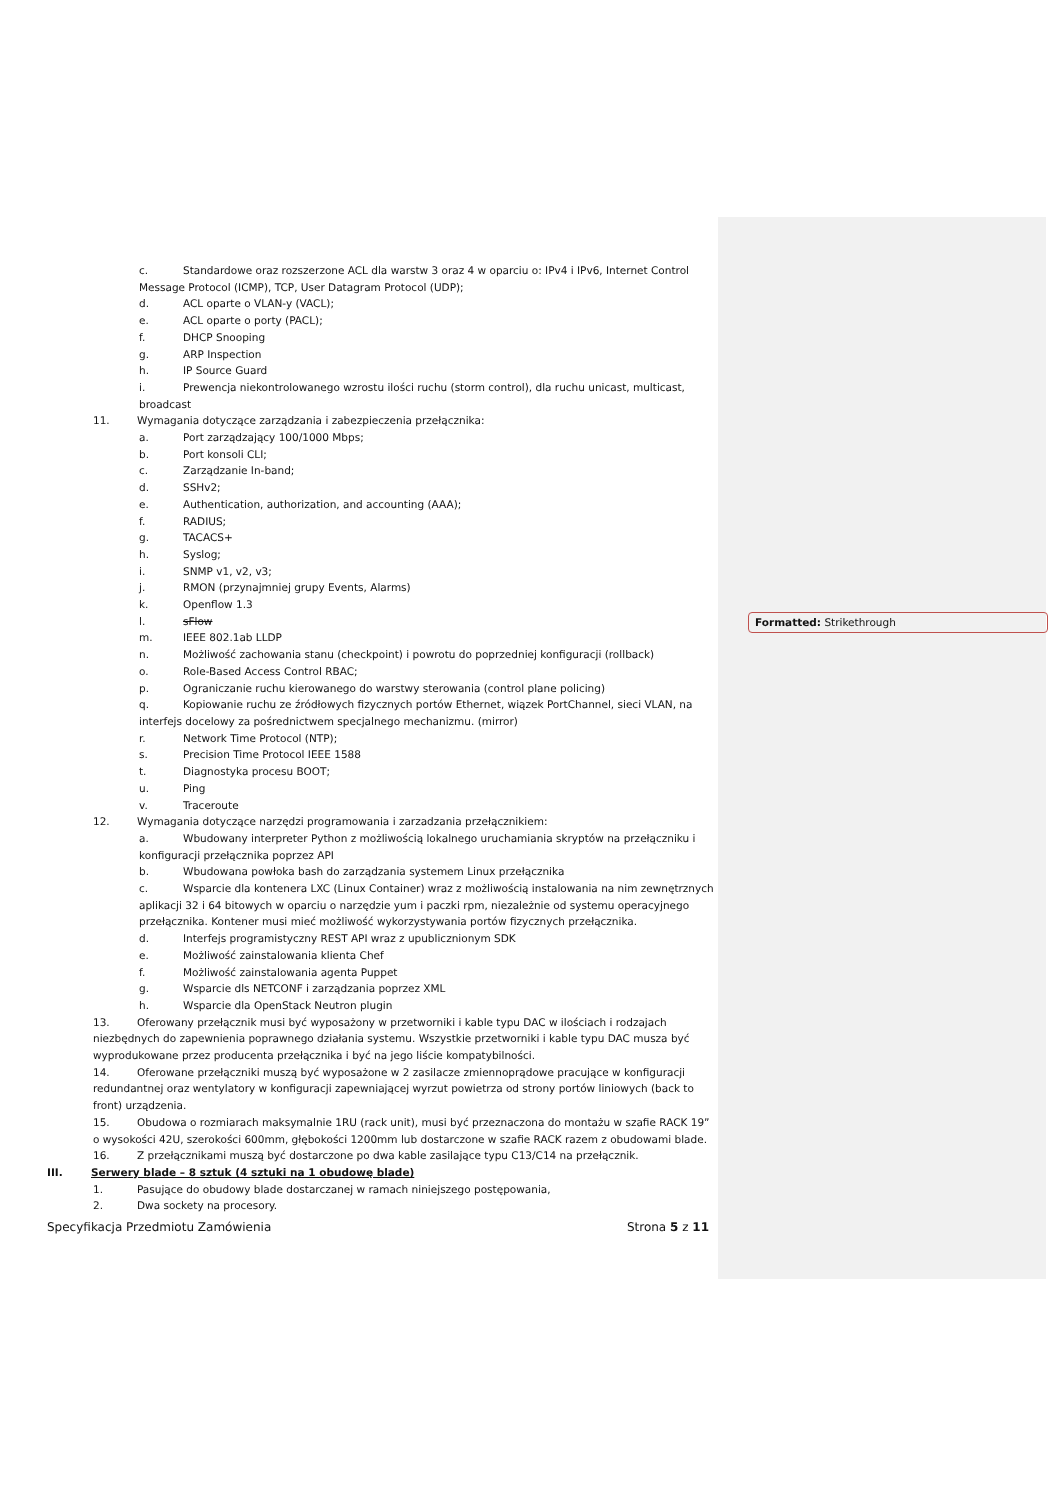Formatted: Strikethrough
c. Standardowe oraz rozszerzone ACL dla warstw 3 oraz 4 w oparciu o: IPv4 i IPv6, Internet Control Message Protocol (ICMP), TCP, User Datagram Protocol (UDP);
d. ACL oparte o VLAN-y (VACL);
e. ACL oparte o porty (PACL);
f. DHCP Snooping
g. ARP Inspection
h. IP Source Guard
i. Prewencja niekontrolowanego wzrostu ilości ruchu (storm control), dla ruchu unicast, multicast, broadcast
11. Wymagania dotyczące zarządzania i zabezpieczenia przełącznika:
a. Port zarządzający 100/1000 Mbps;
b. Port konsoli CLI;
c. Zarządzanie In-band;
d. SSHv2;
e. Authentication, authorization, and accounting (AAA);
f. RADIUS;
g. TACACS+
h. Syslog;
i. SNMP v1, v2, v3;
j. RMON (przynajmniej grupy Events, Alarms)
k. Openflow 1.3
l. sFlow
m. IEEE 802.1ab LLDP
n. Możliwość zachowania stanu (checkpoint) i powrotu do poprzedniej konfiguracji (rollback)
o. Role-Based Access Control RBAC;
p. Ograniczanie ruchu kierowanego do warstwy sterowania (control plane policing)
q. Kopiowanie ruchu ze źródłowych fizycznych portów Ethernet, wiązek PortChannel, sieci VLAN, na interfejs docelowy za pośrednictwem specjalnego mechanizmu. (mirror)
r. Network Time Protocol (NTP);
s. Precision Time Protocol IEEE 1588
t. Diagnostyka procesu BOOT;
u. Ping
v. Traceroute
12. Wymagania dotyczące narzędzi programowania i zarzadzania przełącznikiem:
a. Wbudowany interpreter Python z możliwością lokalnego uruchamiania skryptów na przełączniku i konfiguracji przełącznika poprzez API
b. Wbudowana powłoka bash do zarządzania systemem Linux przełącznika
c. Wsparcie dla kontenera LXC (Linux Container) wraz z możliwością instalowania na nim zewnętrznych aplikacji 32 i 64 bitowych w oparciu o narzędzie yum i paczki rpm, niezależnie od systemu operacyjnego przełącznika. Kontener musi mieć możliwość wykorzystywania portów fizycznych przełącznika.
d. Interfejs programistyczny REST API wraz z upublicznionym SDK
e. Możliwość zainstalowania klienta Chef
f. Możliwość zainstalowania agenta Puppet
g. Wsparcie dls NETCONF i zarządzania poprzez XML
h. Wsparcie dla OpenStack Neutron plugin
13. Oferowany przełącznik musi być wyposażony w przetworniki i kable typu DAC w ilościach i rodzajach niezbędnych do zapewnienia poprawnego działania systemu. Wszystkie przetworniki i kable typu DAC musza być wyprodukowane przez producenta przełącznika i być na jego liście kompatybilności.
14. Oferowane przełączniki muszą być wyposażone w 2 zasilacze zmiennoprądowe pracujące w konfiguracji redundantnej oraz wentylatory w konfiguracji zapewniającej wyrzut powietrza od strony portów liniowych (back to front) urządzenia.
15. Obudowa o rozmiarach maksymalnie 1RU (rack unit), musi być przeznaczona do montażu w szafie RACK 19” o wysokości 42U, szerokości 600mm, głębokości 1200mm lub dostarczone w szafie RACK razem z obudowami blade.
16. Z przełącznikami muszą być dostarczone po dwa kable zasilające typu C13/C14 na przełącznik.
III. Serwery blade – 8 sztuk (4 sztuki na 1 obudowę blade)
1. Pasujące do obudowy blade dostarczanej w ramach niniejszego postępowania,
2. Dwa sockety na procesory.
Specyfikacja Przedmiotu Zamówienia Strona 5 z 11